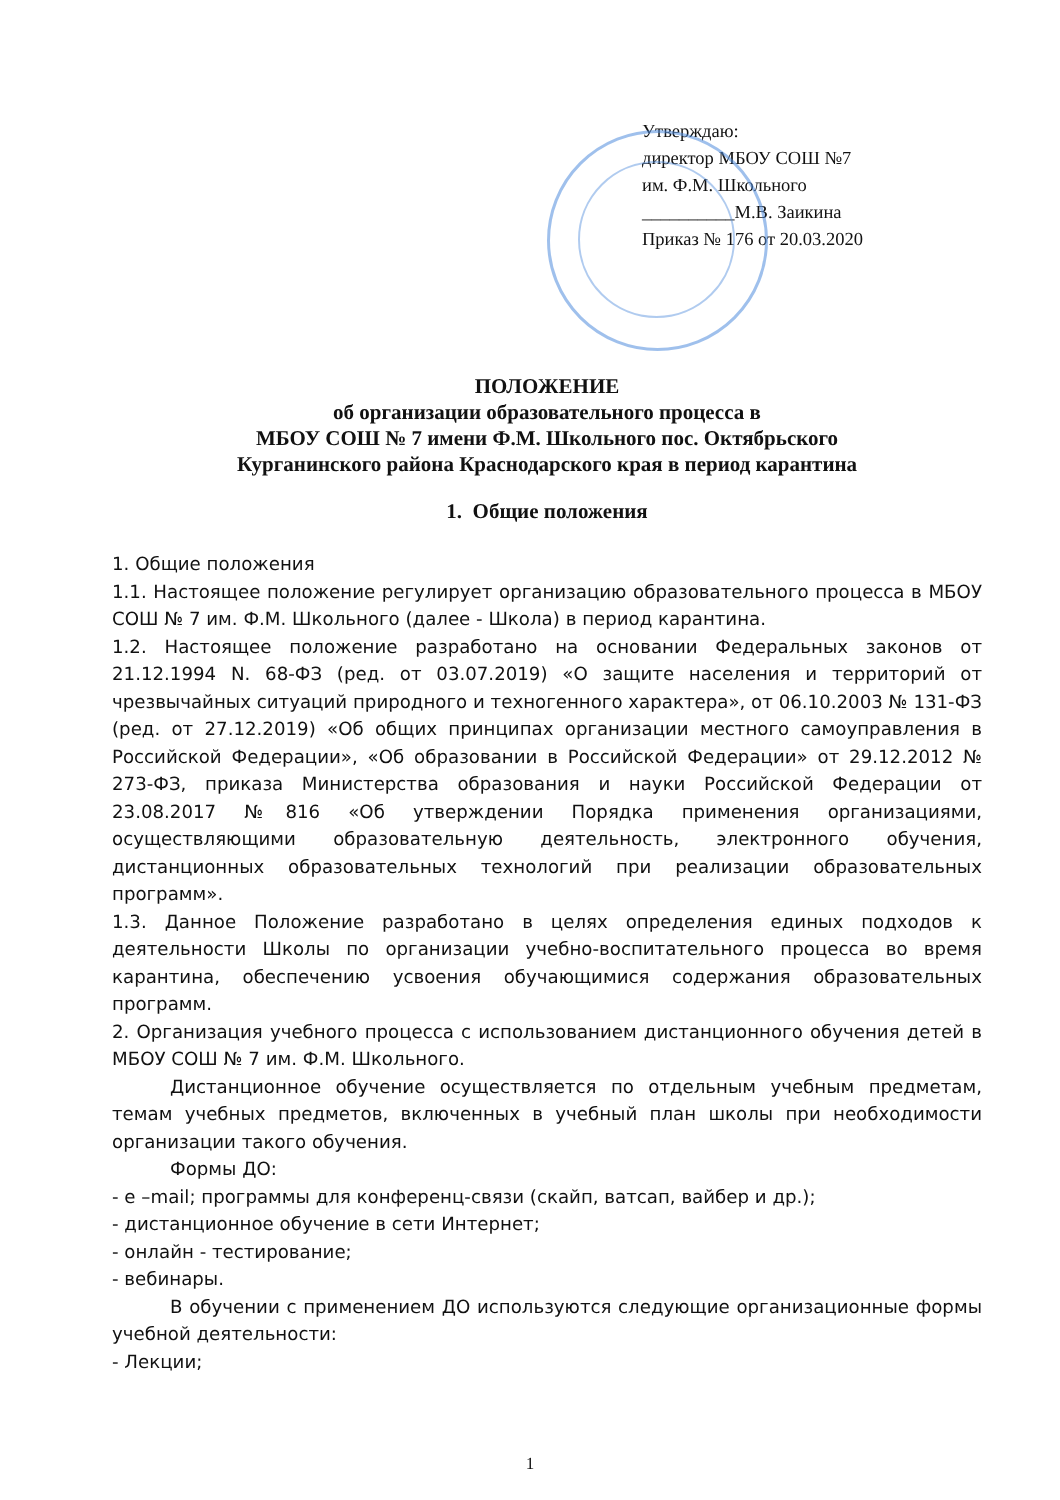Утверждаю:
директор МБОУ СОШ №7
им. Ф.М. Школьного
__________М.В. Заикина
Приказ № 176 от 20.03.2020
ПОЛОЖЕНИЕ
об организации образовательного процесса в
МБОУ СОШ № 7 имени Ф.М. Школьного пос. Октябрьского
Курганинского района Краснодарского края в период карантина
1. Общие положения
1. Общие положения
1.1. Настоящее положение регулирует организацию образовательного процесса в МБОУ СОШ № 7 им. Ф.М. Школьного (далее - Школа) в период карантина.
1.2. Настоящее положение разработано на основании Федеральных законов от 21.12.1994 N. 68-ФЗ (ред. от 03.07.2019) «О защите населения и территорий от чрезвычайных ситуаций природного и техногенного характера», от 06.10.2003 № 131-ФЗ (ред. от 27.12.2019) «Об общих принципах организации местного самоуправления в Российской Федерации», «Об образовании в Российской Федерации» от 29.12.2012 № 273-ФЗ, приказа Министерства образования и науки Российской Федерации от 23.08.2017 №816 «Об утверждении Порядка применения организациями, осуществляющими образовательную деятельность, электронного обучения, дистанционных образовательных технологий при реализации образовательных программ».
1.3. Данное Положение разработано в целях определения единых подходов к деятельности Школы по организации учебно-воспитательного процесса во время карантина, обеспечению усвоения обучающимися содержания образовательных программ.
2. Организация учебного процесса с использованием дистанционного обучения детей в МБОУ СОШ № 7 им. Ф.М. Школьного.
Дистанционное обучение осуществляется по отдельным учебным предметам, темам учебных предметов, включенных в учебный план школы при необходимости организации такого обучения.
Формы ДО:
- е –mail; программы для конференц-связи (скайп, ватсап, вайбер и др.);
- дистанционное обучение в сети Интернет;
- онлайн - тестирование;
- вебинары.
В обучении с применением ДО используются следующие организационные формы учебной деятельности:
- Лекции;
1